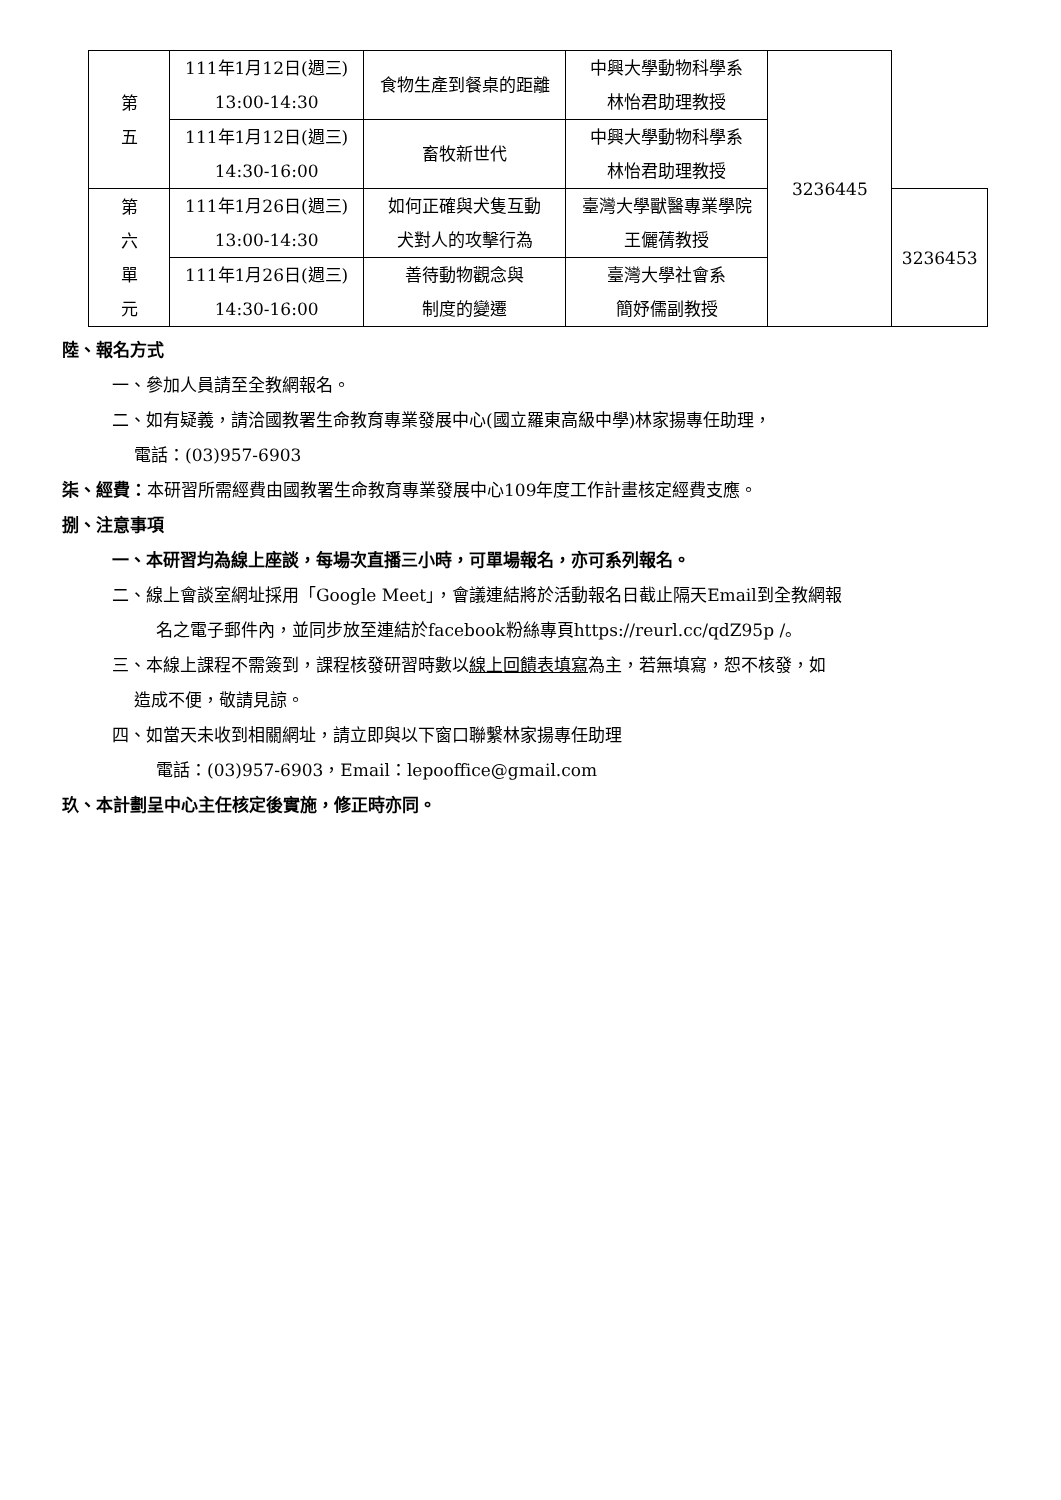| 第 五 | 111年1月12日(週三) 13:00-14:30 | 食物生產到餐桌的距離 | 中興大學動物科學系 林怡君助理教授 | 3236445 | |
| | 111年1月12日(週三) 14:30-16:00 | 畜牧新世代 | 中興大學動物科學系 林怡君助理教授 | | |
| 第 六 單 元 | 111年1月26日(週三) 13:00-14:30 | 如何正確與犬隻互動 犬對人的攻擊行為 | 臺灣大學獸醫專業學院 王儷蒨教授 | | 3236453 |
| | 111年1月26日(週三) 14:30-16:00 | 善待動物觀念與 制度的變遷 | 臺灣大學社會系 簡妤儒副教授 | | |
陸、報名方式
一、參加人員請至全教網報名。
二、如有疑義，請洽國教署生命教育專業發展中心(國立羅東高級中學)林家揚專任助理，
電話：(03)957-6903
柒、經費：本研習所需經費由國教署生命教育專業發展中心109年度工作計畫核定經費支應。
捌、注意事項
一、本研習均為線上座談，每場次直播三小時，可單場報名，亦可系列報名。
二、線上會談室網址採用「Google Meet」，會議連結將於活動報名日截止隔天Email到全教網報
名之電子郵件內，並同步放至連結於facebook粉絲專頁https://reurl.cc/qdZ95p /。
三、本線上課程不需簽到，課程核發研習時數以線上回饋表填寫為主，若無填寫，恕不核發，如
造成不便，敬請見諒。
四、如當天未收到相關網址，請立即與以下窗口聯繫林家揚專任助理
電話：(03)957-6903，Email：lepooffice@gmail.com
玖、本計劃呈中心主任核定後實施，修正時亦同。